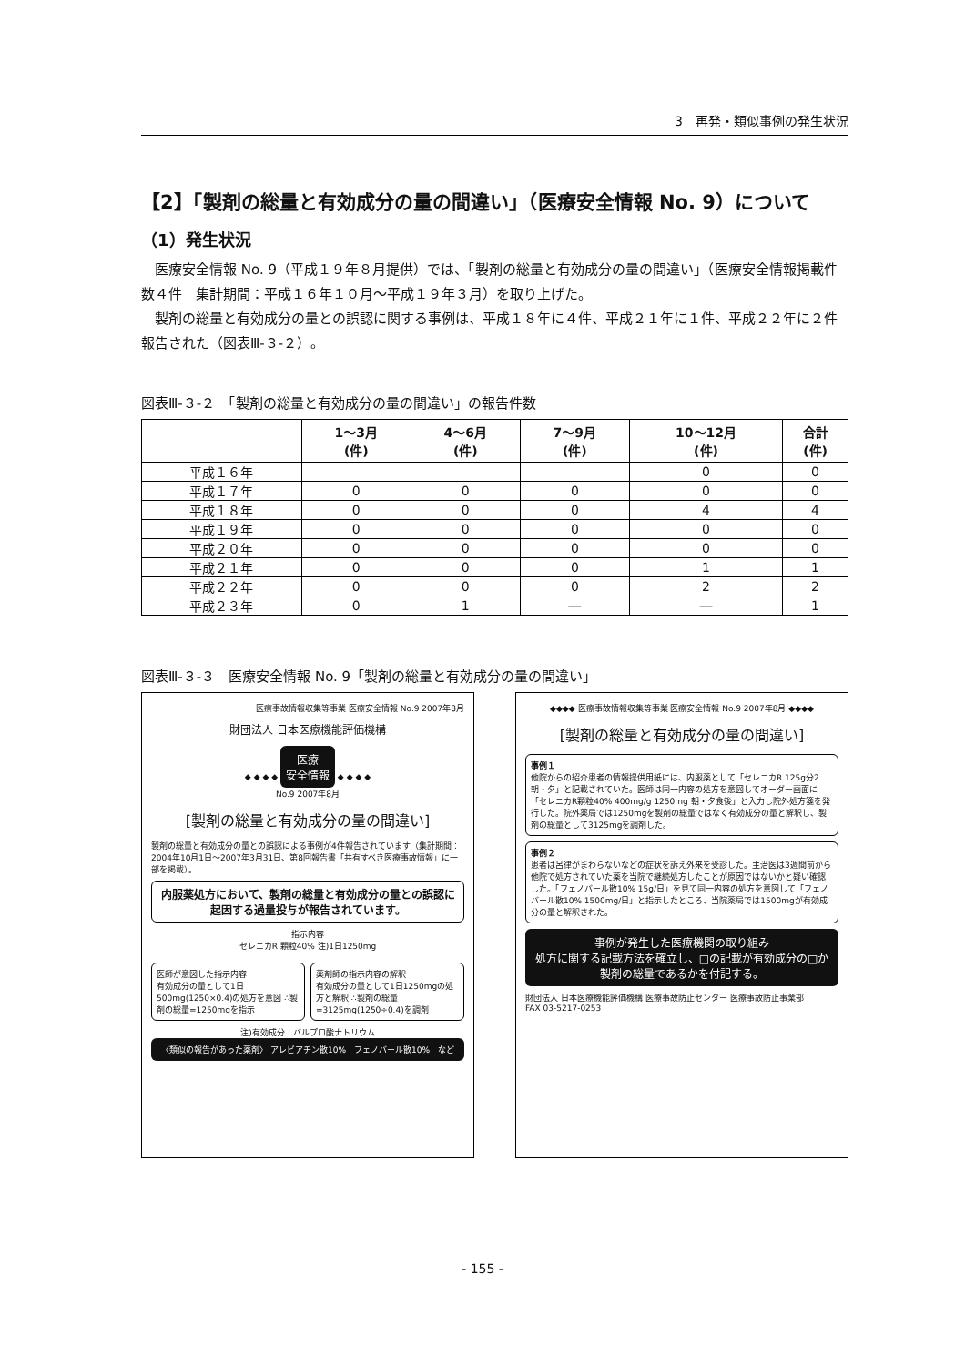3　再発・類似事例の発生状況
【2】「製剤の総量と有効成分の量の間違い」（医療安全情報 No. 9）について
（1）発生状況
医療安全情報 No. 9（平成１９年８月提供）では、「製剤の総量と有効成分の量の間違い」（医療安全情報掲載件数４件　集計期間：平成１６年１０月～平成１９年３月）を取り上げた。
製剤の総量と有効成分の量との誤認に関する事例は、平成１８年に４件、平成２１年に１件、平成２２年に２件報告された（図表Ⅲ-３-２）。
図表Ⅲ-３-２　「製剤の総量と有効成分の量の間違い」の報告件数
| | 1～3月 (件) | 4～6月 (件) | 7～9月 (件) | 10～12月 (件) | 合計 (件) |
| --- | --- | --- | --- | --- | --- |
| 平成１６年 | | | | 0 | 0 |
| 平成１７年 | 0 | 0 | 0 | 0 | 0 |
| 平成１８年 | 0 | 0 | 0 | 4 | 4 |
| 平成１９年 | 0 | 0 | 0 | 0 | 0 |
| 平成２０年 | 0 | 0 | 0 | 0 | 0 |
| 平成２１年 | 0 | 0 | 0 | 1 | 1 |
| 平成２２年 | 0 | 0 | 0 | 2 | 2 |
| 平成２３年 | 0 | 1 | ― | ― | 1 |
図表Ⅲ-３-３　医療安全情報 No. 9「製剤の総量と有効成分の量の間違い」
医療事故情報収集等事業 医療安全情報 No.9 2007年8月
財団法人 日本医療機能評価機構
◆ ◆ ◆ ◆ 医療
安全情報 ◆ ◆ ◆ ◆
No.9 2007年8月
[製剤の総量と有効成分の量の間違い]
製剤の総量と有効成分の量との誤認による事例が4件報告されています（集計期間：2004年10月1日～2007年3月31日、第8回報告書「共有すべき医療事故情報」に一部を掲載）。
内服薬処方において、製剤の総量と有効成分の量との誤認に起因する過量投与が報告されています。
指示内容
セレニカR 顆粒40% 注)1日1250mg
医師が意図した指示内容
有効成分の量として1日500mg(1250×0.4)の処方を意図 ∴製剤の総量=1250mgを指示
薬剤師の指示内容の解釈
有効成分の量として1日1250mgの処方と解釈 ∴製剤の総量=3125mg(1250÷0.4)を調剤
注)有効成分：バルプロ酸ナトリウム
〈類似の報告があった薬剤〉 アレビアチン散10%　フェノバール散10%　など
◆◆◆◆ 医療事故情報収集等事業 医療安全情報 No.9 2007年8月 ◆◆◆◆
[製剤の総量と有効成分の量の間違い]
事例１
他院からの紹介患者の情報提供用紙には、内服薬として「セレニカR 125g分2朝・夕」と記載されていた。医師は同一内容の処方を意図してオーダー画面に「セレニカR顆粒40% 400mg/g 1250mg 朝・夕食後」と入力し院外処方箋を発行した。院外薬局では1250mgを製剤の総量ではなく有効成分の量と解釈し、製剤の総量として3125mgを調剤した。
事例２
患者は呂律がまわらないなどの症状を訴え外来を受診した。主治医は3週間前から他院で処方されていた薬を当院で継続処方したことが原因ではないかと疑い確認した。「フェノバール散10% 15g/日」を見て同一内容の処方を意図して「フェノバール散10% 1500mg/日」と指示したところ、当院薬局では1500mgが有効成分の量と解釈された。
事例が発生した医療機関の取り組み
処方に関する記載方法を確立し、□の記載が有効成分の□か製剤の総量であるかを付記する。
財団法人 日本医療機能評価機構 医療事故防止センター 医療事故防止事業部
FAX 03-5217-0253
- 155 -